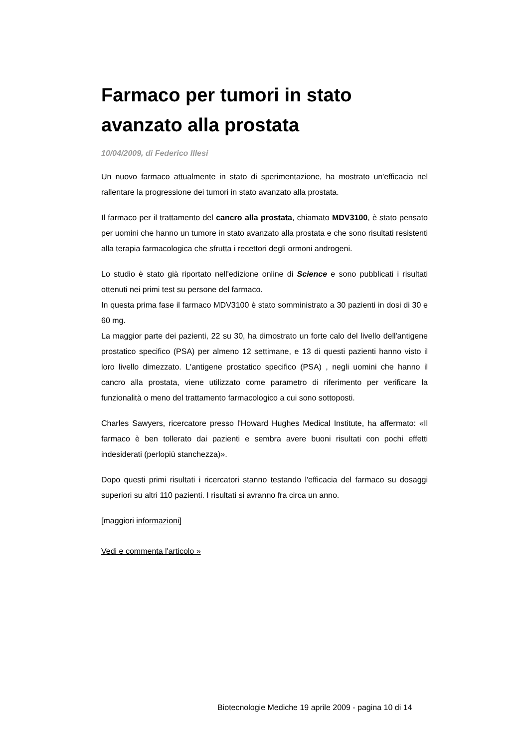Farmaco per tumori in stato avanzato alla prostata
10/04/2009, di Federico Illesi
Un nuovo farmaco attualmente in stato di sperimentazione, ha mostrato un'efficacia nel rallentare la progressione dei tumori in stato avanzato alla prostata.
Il farmaco per il trattamento del cancro alla prostata, chiamato MDV3100, è stato pensato per uomini che hanno un tumore in stato avanzato alla prostata e che sono risultati resistenti alla terapia farmacologica che sfrutta i recettori degli ormoni androgeni.
Lo studio è stato già riportato nell'edizione online di Science e sono pubblicati i risultati ottenuti nei primi test su persone del farmaco.
In questa prima fase il farmaco MDV3100 è stato somministrato a 30 pazienti in dosi di 30 e 60 mg.
La maggior parte dei pazienti, 22 su 30, ha dimostrato un forte calo del livello dell'antigene prostatico specifico (PSA) per almeno 12 settimane, e 13 di questi pazienti hanno visto il loro livello dimezzato. L'antigene prostatico specifico (PSA) , negli uomini che hanno il cancro alla prostata, viene utilizzato come parametro di riferimento per verificare la funzionalità o meno del trattamento farmacologico a cui sono sottoposti.
Charles Sawyers, ricercatore presso l'Howard Hughes Medical Institute, ha affermato: «Il farmaco è ben tollerato dai pazienti e sembra avere buoni risultati con pochi effetti indesiderati (perlopiù stanchezza)».
Dopo questi primi risultati i ricercatori stanno testando l'efficacia del farmaco su dosaggi superiori su altri 110 pazienti. I risultati si avranno fra circa un anno.
[maggiori informazioni]
Vedi e commenta l'articolo »
Biotecnologie Mediche 19 aprile 2009 - pagina 10 di 14